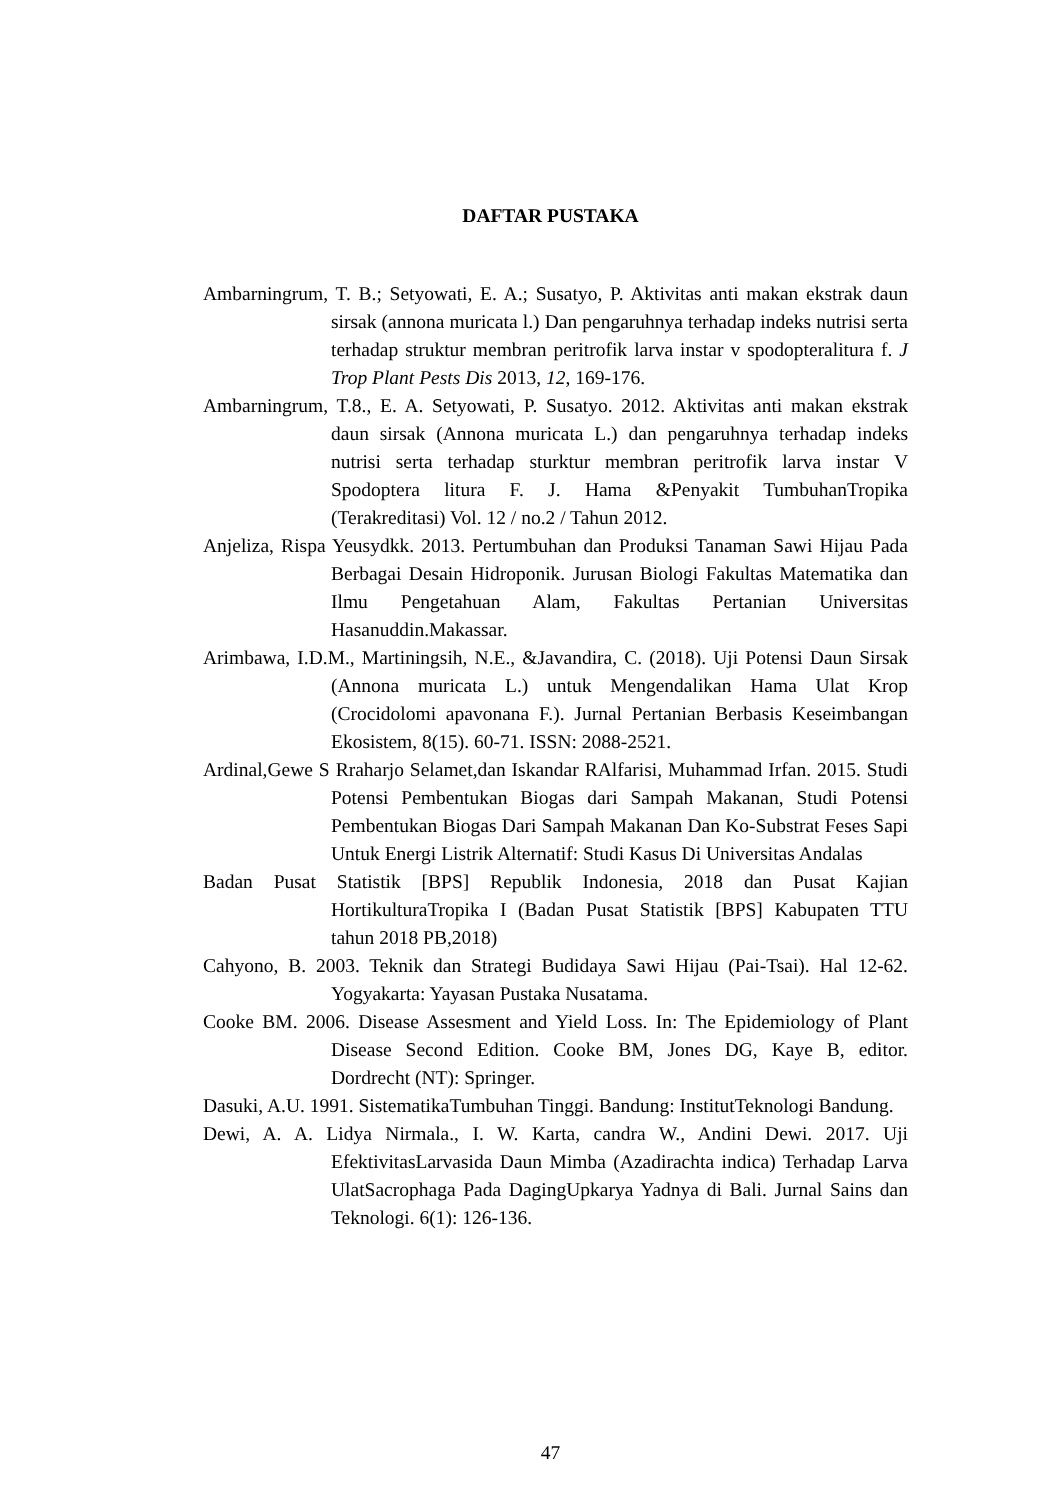DAFTAR PUSTAKA
Ambarningrum, T. B.; Setyowati, E. A.; Susatyo, P. Aktivitas anti makan ekstrak daun sirsak (annona muricata l.) Dan pengaruhnya terhadap indeks nutrisi serta terhadap struktur membran peritrofik larva instar v spodopteralitura f. J Trop Plant Pests Dis 2013, 12, 169-176.
Ambarningrum, T.8., E. A. Setyowati, P. Susatyo. 2012. Aktivitas anti makan ekstrak daun sirsak (Annona muricata L.) dan pengaruhnya terhadap indeks nutrisi serta terhadap sturktur membran peritrofik larva instar V Spodoptera litura F. J. Hama &Penyakit TumbuhanTropika (Terakreditasi) Vol. 12 / no.2 / Tahun 2012.
Anjeliza, Rispa Yeusydkk. 2013. Pertumbuhan dan Produksi Tanaman Sawi Hijau Pada Berbagai Desain Hidroponik. Jurusan Biologi Fakultas Matematika dan Ilmu Pengetahuan Alam, Fakultas Pertanian Universitas Hasanuddin.Makassar.
Arimbawa, I.D.M., Martiningsih, N.E., &Javandira, C. (2018). Uji Potensi Daun Sirsak (Annona muricata L.) untuk Mengendalikan Hama Ulat Krop (Crocidolomi apavonana F.). Jurnal Pertanian Berbasis Keseimbangan Ekosistem, 8(15). 60-71. ISSN: 2088-2521.
Ardinal,Gewe S Rraharjo Selamet,dan Iskandar RAlfarisi, Muhammad Irfan. 2015. Studi Potensi Pembentukan Biogas dari Sampah Makanan, Studi Potensi Pembentukan Biogas Dari Sampah Makanan Dan Ko-Substrat Feses Sapi Untuk Energi Listrik Alternatif: Studi Kasus Di Universitas Andalas
Badan Pusat Statistik [BPS] Republik Indonesia, 2018 dan Pusat Kajian HortikulturaTropika I (Badan Pusat Statistik [BPS] Kabupaten TTU tahun 2018 PB,2018)
Cahyono, B. 2003. Teknik dan Strategi Budidaya Sawi Hijau (Pai-Tsai). Hal 12-62. Yogyakarta: Yayasan Pustaka Nusatama.
Cooke BM. 2006. Disease Assesment and Yield Loss. In: The Epidemiology of Plant Disease Second Edition. Cooke BM, Jones DG, Kaye B, editor. Dordrecht (NT): Springer.
Dasuki, A.U. 1991. SistematikaTumbuhan Tinggi. Bandung: InstitutTeknologi Bandung.
Dewi, A. A. Lidya Nirmala., I. W. Karta, candra W., Andini Dewi. 2017. Uji EfektivitasLarvasida Daun Mimba (Azadirachta indica) Terhadap Larva UlatSacrophaga Pada DagingUpkarya Yadnya di Bali. Jurnal Sains dan Teknologi. 6(1): 126-136.
47